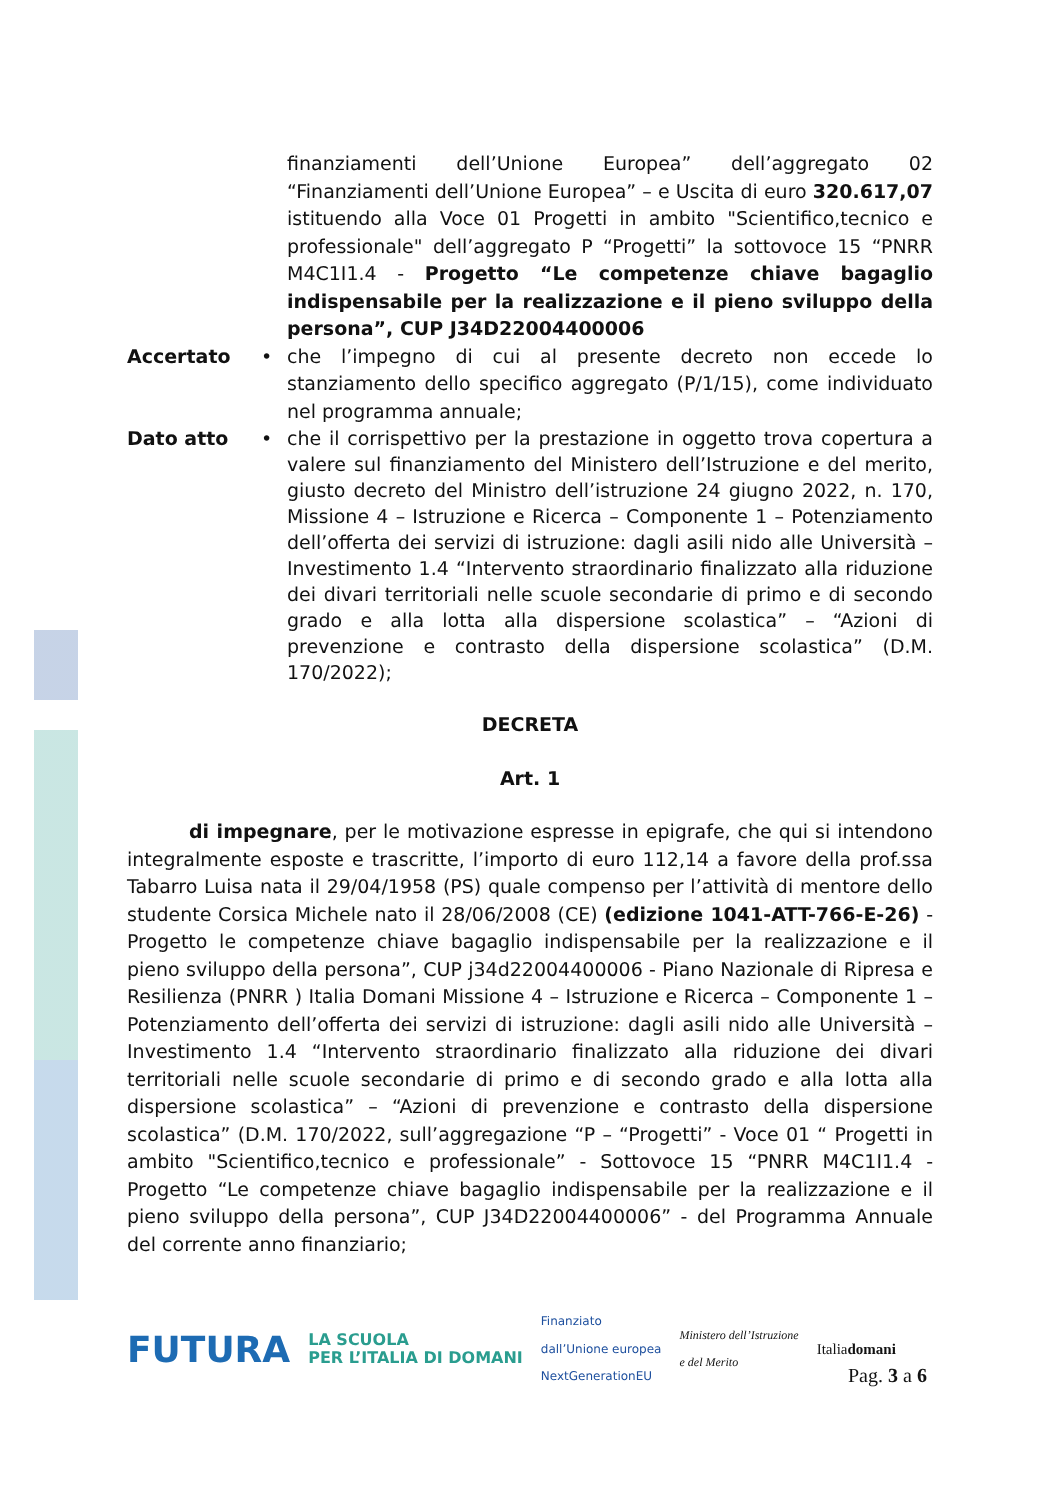finanziamenti dell’Unione Europea” dell’aggregato 02 “Finanziamenti dell’Unione Europea” – e Uscita di euro 320.617,07 istituendo alla Voce 01 Progetti in ambito "Scientifico,tecnico e professionale" dell’aggregato P “Progetti” la sottovoce 15 “PNRR M4C1I1.4 - Progetto “Le competenze chiave bagaglio indispensabile per la realizzazione e il pieno sviluppo della persona”, CUP J34D22004400006
Accertato • che l’impegno di cui al presente decreto non eccede lo stanziamento dello specifico aggregato (P/1/15), come individuato nel programma annuale;
Dato atto • che il corrispettivo per la prestazione in oggetto trova copertura a valere sul finanziamento del Ministero dell’Istruzione e del merito, giusto decreto del Ministro dell’istruzione 24 giugno 2022, n. 170, Missione 4 – Istruzione e Ricerca – Componente 1 – Potenziamento dell’offerta dei servizi di istruzione: dagli asili nido alle Università – Investimento 1.4 “Intervento straordinario finalizzato alla riduzione dei divari territoriali nelle scuole secondarie di primo e di secondo grado e alla lotta alla dispersione scolastica” – “Azioni di prevenzione e contrasto della dispersione scolastica” (D.M. 170/2022);
DECRETA
Art. 1
di impegnare, per le motivazione espresse in epigrafe, che qui si intendono integralmente esposte e trascritte, l’importo di euro 112,14 a favore della prof.ssa Tabarro Luisa nata il 29/04/1958 (PS) quale compenso per l’attività di mentore dello studente Corsica Michele nato il 28/06/2008 (CE) (edizione 1041-ATT-766-E-26) - Progetto le competenze chiave bagaglio indispensabile per la realizzazione e il pieno sviluppo della persona”, CUP j34d22004400006 - Piano Nazionale di Ripresa e Resilienza (PNRR ) Italia Domani Missione 4 – Istruzione e Ricerca – Componente 1 – Potenziamento dell’offerta dei servizi di istruzione: dagli asili nido alle Università – Investimento 1.4 “Intervento straordinario finalizzato alla riduzione dei divari territoriali nelle scuole secondarie di primo e di secondo grado e alla lotta alla dispersione scolastica” – “Azioni di prevenzione e contrasto della dispersione scolastica” (D.M. 170/2022, sull’aggregazione “P – “Progetti” - Voce 01 “ Progetti in ambito "Scientifico,tecnico e professionale” - Sottovoce 15 “PNRR M4C1I1.4 - Progetto “Le competenze chiave bagaglio indispensabile per la realizzazione e il pieno sviluppo della persona”, CUP J34D22004400006” - del Programma Annuale del corrente anno finanziario;
FUTURA LA SCUOLA
PER L’ITALIA DI DOMANI Finanziato
dall’Unione europea
NextGenerationEU Ministero dell’Istruzione
e del Merito Italiadomani
Pag. 3 a 6